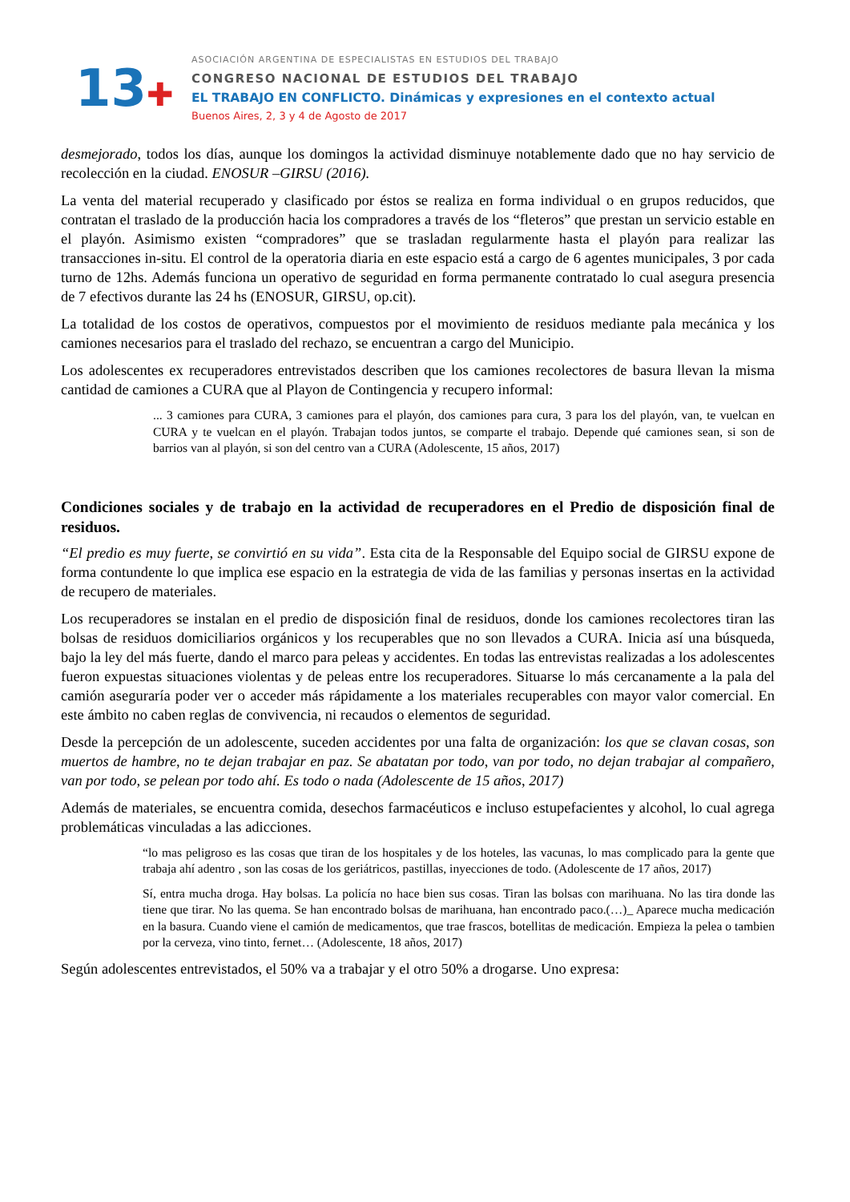13✚
ASOCIACIÓN ARGENTINA DE ESPECIALISTAS EN ESTUDIOS DEL TRABAJO
CONGRESO NACIONAL DE ESTUDIOS DEL TRABAJO
EL TRABAJO EN CONFLICTO. Dinámicas y expresiones en el contexto actual
Buenos Aires, 2, 3 y 4 de Agosto de 2017
desmejorado, todos los días, aunque los domingos la actividad disminuye notablemente dado que no hay servicio de recolección en la ciudad. ENOSUR –GIRSU (2016).
La venta del material recuperado y clasificado por éstos se realiza en forma individual o en grupos reducidos, que contratan el traslado de la producción hacia los compradores a través de los “fleteros” que prestan un servicio estable en el playón. Asimismo existen “compradores” que se trasladan regularmente hasta el playón para realizar las transacciones in-situ. El control de la operatoria diaria en este espacio está a cargo de 6 agentes municipales, 3 por cada turno de 12hs. Además funciona un operativo de seguridad en forma permanente contratado lo cual asegura presencia de 7 efectivos durante las 24 hs (ENOSUR, GIRSU, op.cit).
La totalidad de los costos de operativos, compuestos por el movimiento de residuos mediante pala mecánica y los camiones necesarios para el traslado del rechazo, se encuentran a cargo del Municipio.
Los adolescentes ex recuperadores entrevistados describen que los camiones recolectores de basura llevan la misma cantidad de camiones a CURA que al Playon de Contingencia y recupero informal:
... 3 camiones para CURA, 3 camiones para el playón, dos camiones para cura, 3 para los del playón, van, te vuelcan en CURA y te vuelcan en el playón. Trabajan todos juntos, se comparte el trabajo. Depende qué camiones sean, si son de barrios van al playón, si son del centro van a CURA (Adolescente, 15 años, 2017)
Condiciones sociales y de trabajo en la actividad de recuperadores en el Predio de disposición final de residuos.
“El predio es muy fuerte, se convirtió en su vida”. Esta cita de la Responsable del Equipo social de GIRSU expone de forma contundente lo que implica ese espacio en la estrategia de vida de las familias y personas insertas en la actividad de recupero de materiales.
Los recuperadores se instalan en el predio de disposición final de residuos, donde los camiones recolectores tiran las bolsas de residuos domiciliarios orgánicos y los recuperables que no son llevados a CURA. Inicia así una búsqueda, bajo la ley del más fuerte, dando el marco para peleas y accidentes. En todas las entrevistas realizadas a los adolescentes fueron expuestas situaciones violentas y de peleas entre los recuperadores. Situarse lo más cercanamente a la pala del camión aseguraría poder ver o acceder más rápidamente a los materiales recuperables con mayor valor comercial. En este ámbito no caben reglas de convivencia, ni recaudos o elementos de seguridad.
Desde la percepción de un adolescente, suceden accidentes por una falta de organización: los que se clavan cosas, son muertos de hambre, no te dejan trabajar en paz. Se abatatan por todo, van por todo, no dejan trabajar al compañero, van por todo, se pelean por todo ahí. Es todo o nada (Adolescente de 15 años, 2017)
Además de materiales, se encuentra comida, desechos farmacéuticos e incluso estupefacientes y alcohol, lo cual agrega problemáticas vinculadas a las adicciones.
“lo mas peligroso es las cosas que tiran de los hospitales y de los hoteles, las vacunas, lo mas complicado para la gente que trabaja ahí adentro , son las cosas de los geriátricos, pastillas, inyecciones de todo. (Adolescente de 17 años, 2017)
Sí, entra mucha droga. Hay bolsas. La policía no hace bien sus cosas. Tiran las bolsas con marihuana. No las tira donde las tiene que tirar. No las quema. Se han encontrado bolsas de marihuana, han encontrado paco.(…)_ Aparece mucha medicación en la basura. Cuando viene el camión de medicamentos, que trae frascos, botellitas de medicación. Empieza la pelea o tambien por la cerveza, vino tinto, fernet… (Adolescente, 18 años, 2017)
Según adolescentes entrevistados, el 50% va a trabajar y el otro 50% a drogarse. Uno expresa: